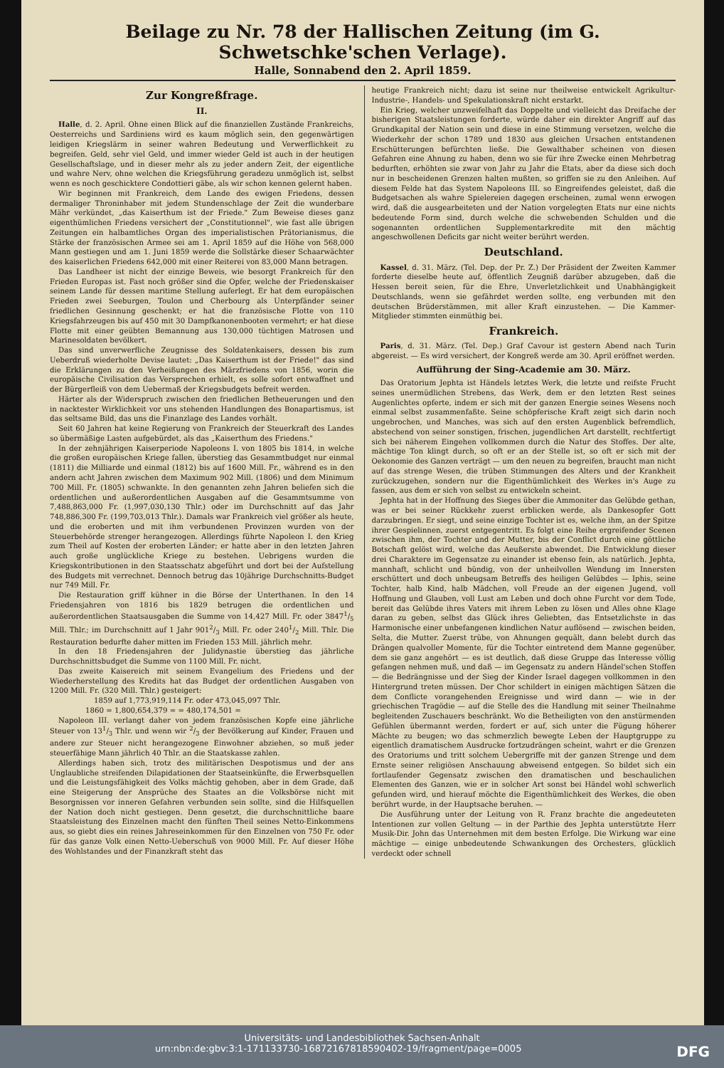Beilage zu Nr. 78 der Hallischen Zeitung (im G. Schwetschke'schen Verlage).
Halle, Sonnabend den 2. April 1859.
Zur Kongreßfrage.
II.
Halle, d. 2. April. Ohne einen Blick auf die finanziellen Zustände Frankreichs, Oesterreichs und Sardiniens wird es kaum möglich sein, den gegenwärtigen leidigen Kriegslärm in seiner wahren Bedeutung und Verwerflichkeit zu begreifen. Geld, sehr viel Geld, und immer wieder Geld ist auch in der heutigen Gesellschaftslage, und in dieser mehr als zu jeder andern Zeit, der eigentliche und wahre Nerv, ohne welchen die Kriegsführung geradezu unmöglich ist, selbst wenn es noch geschicktere Condottieri gäbe, als wir schon kennen gelernt haben.
Wir beginnen mit Frankreich, dem Lande des ewigen Friedens, dessen dermaliger Throninhaber mit jedem Stundenschlage der Zeit die wunderbare Mähr verkündet, „das Kaiserthum ist der Friede." Zum Beweise dieses ganz eigenthümlichen Friedens versichert der „Constitutionnel", wie fast alle übrigen Zeitungen ein halbamtliches Organ des imperialistischen Prätorianismus, die Stärke der französischen Armee sei am 1. April 1859 auf die Höhe von 568,000 Mann gestiegen und am 1. Juni 1859 werde die Sollstärke dieser Schaarwächter des kaiserlichen Friedens 642,000 mit einer Reiterei von 83,000 Mann betragen.
Das Landheer ist nicht der einzige Beweis, wie besorgt Frankreich für den Frieden Europas ist. Fast noch größer sind die Opfer, welche der Friedenskaiser seinem Lande für dessen maritime Stellung auferlegt. Er hat dem europäischen Frieden zwei Seeburgen, Toulon und Cherbourg als Unterpfänder seiner friedlichen Gesinnung geschenkt; er hat die französische Flotte von 110 Kriegsfahrzeugen bis auf 450 mit 30 Dampfkanonenbooten vermehrt; er hat diese Flotte mit einer geübten Bemannung aus 130,000 tüchtigen Matrosen und Marinesoldaten bevölkert.
Das sind unverwerfliche Zeugnisse des Soldatenkaisers, dessen bis zum Ueberdruß wiederholte Devise lautet: „Das Kaiserthum ist der Friede!" das sind die Erklärungen zu den Verheißungen des Märzfriedens von 1856, worin die europäische Civilisation das Versprechen erhielt, es solle sofort entwaffnet und der Bürgerfleiß von dem Uebermaß der Kriegsbudgets befreit werden.
Härter als der Widerspruch zwischen den friedlichen Betheuerungen und den in nacktester Wirklichkeit vor uns stehenden Handlungen des Bonapartismus, ist das seltsame Bild, das uns die Finanzlage des Landes vorhält.
Seit 60 Jahren hat keine Regierung von Frankreich der Steuerkraft des Landes so übermäßige Lasten aufgebürdet, als das „Kaiserthum des Friedens."
In der zehnjährigen Kaiserperiode Napoleons I. von 1805 bis 1814, in welche die großen europäischen Kriege fallen, überstieg das Gesammtbudget nur einmal (1811) die Milliarde und einmal (1812) bis auf 1600 Mill. Fr., während es in den andern acht Jahren zwischen dem Maximum 902 Mill. (1806) und dem Minimum 700 Mill. Fr. (1805) schwankte. In den genannten zehn Jahren beliefen sich die ordentlichen und außerordentlichen Ausgaben auf die Gesammtsumme von 7,488,863,000 Fr. (1,997,030,130 Thlr.) oder im Durchschnitt auf das Jahr 748,886,300 Fr. (199,703,013 Thlr.). Damals war Frankreich viel größer als heute, und die eroberten und mit ihm verbundenen Provinzen wurden von der Steuerbehörde strenger herangezogen. Allerdings führte Napoleon I. den Krieg zum Theil auf Kosten der eroberten Länder; er hatte aber in den letzten Jahren auch große unglückliche Kriege zu bestehen. Uebrigens wurden die Kriegskontributionen in den Staatsschatz abgeführt und dort bei der Aufstellung des Budgets mit verrechnet. Dennoch betrug das 10jährige Durchschnitts-Budget nur 749 Mill. Fr.
Die Restauration griff kühner in die Börse der Unterthanen. In den 14 Friedensjahren von 1816 bis 1829 betrugen die ordentlichen und außerordentlichen Staatsausgaben die Summe von 14,427 Mill. Fr. oder 38471/5 Mill. Thlr.; im Durchschnitt auf 1 Jahr 9012/3 Mill. Fr. oder 2401/2 Mill. Thlr. Die Restauration bedurfte daher mitten im Frieden 153 Mill. jährlich mehr.
In den 18 Friedensjahren der Julidynastie überstieg das jährliche Durchschnittsbudget die Summe von 1100 Mill. Fr. nicht.
Das zweite Kaisereich mit seinem Evangelium des Friedens und der Wiederherstellung des Kredits hat das Budget der ordentlichen Ausgaben von 1200 Mill. Fr. (320 Mill. Thlr.) gesteigert:
1859 auf 1,773,919,114 Fr. oder 473,045,097 Thlr.
1860 = 1,800,654,379 = = 480,174,501 =
Napoleon III. verlangt daher von jedem französischen Kopfe eine jährliche Steuer von 131/3 Thlr. und wenn wir 2/3 der Bevölkerung auf Kinder, Frauen und andere zur Steuer nicht herangezogene Einwohner abziehen, so muß jeder steuerfähige Mann jährlich 40 Thlr. an die Staatskasse zahlen.
Allerdings haben sich, trotz des militärischen Despotismus und der ans Unglaubliche streifenden Dilapidationen der Staatseinkünfte, die Erwerbsquellen und die Leistungsfähigkeit des Volks mächtig gehoben, aber in dem Grade, daß eine Steigerung der Ansprüche des Staates an die Volksbörse nicht mit Besorgnissen vor inneren Gefahren verbunden sein sollte, sind die Hilfsquellen der Nation doch nicht gestiegen. Denn gesetzt, die durchschnittliche baare Staatsleistung des Einzelnen macht den fünften Theil seines Netto-Einkommens aus, so giebt dies ein reines Jahreseinkommen für den Einzelnen von 750 Fr. oder für das ganze Volk einen Netto-Ueberschuß von 9000 Mill. Fr. Auf dieser Höhe des Wohlstandes und der Finanzkraft steht das
heutige Frankreich nicht; dazu ist seine nur theilweise entwickelt Agrikultur-Industrie-, Handels- und Spekulationskraft nicht erstarkt.
Ein Krieg, welcher unzweifelhaft das Doppelte und vielleicht das Dreifache der bisherigen Staatsleistungen forderte, würde daher ein direkter Angriff auf das Grundkapital der Nation sein und diese in eine Stimmung versetzen, welche die Wiederkehr der schon 1789 und 1830 aus gleichen Ursachen entstandenen Erschütterungen befürchten ließe. Die Gewalthaber scheinen von diesen Gefahren eine Ahnung zu haben, denn wo sie für ihre Zwecke einen Mehrbetrag bedurften, erhöhten sie zwar von Jahr zu Jahr die Etats, aber da diese sich doch nur in bescheidenen Grenzen halten mußten, so griffen sie zu den Anleihen. Auf diesem Felde hat das System Napoleons III. so Eingreifendes geleistet, daß die Budgetsachen als wahre Spielereien dagegen erscheinen, zumal wenn erwogen wird, daß die ausgearbeiteten und der Nation vorgelegten Etats nur eine nichts bedeutende Form sind, durch welche die schwebenden Schulden und die sogenannten ordentlichen Supplementarkredite mit den mächtig angeschwollenen Deficits gar nicht weiter berührt werden.
Deutschland.
Kassel, d. 31. März. (Tel. Dep. der Pr. Z.) Der Präsident der Zweiten Kammer forderte dieselbe heute auf, öffentlich Zeugniß darüber abzugeben, daß die Hessen bereit seien, für die Ehre, Unverletzlichkeit und Unabhängigkeit Deutschlands, wenn sie gefährdet werden sollte, eng verbunden mit den deutschen Brüderstämmen, mit aller Kraft einzustehen. — Die Kammer-Mitglieder stimmten einmüthig bei.
Frankreich.
Paris, d. 31. März. (Tel. Dep.) Graf Cavour ist gestern Abend nach Turin abgereist. — Es wird versichert, der Kongreß werde am 30. April eröffnet werden.
Aufführung der Sing-Academie am 30. März.
Das Oratorium Jephta ist Händels letztes Werk, die letzte und reifste Frucht seines unermüdlichen Strebens, das Werk, dem er den letzten Rest seines Augenlichtes opferte, indem er sich mit der ganzen Energie seines Wesens noch einmal selbst zusammenfaßte. Seine schöpferische Kraft zeigt sich darin noch ungebrochen, und Manches, was sich auf den ersten Augenblick befremdlich, abstechend von seiner sonstigen, frischen, jugendlichen Art darstellt, rechtfertigt sich bei näherem Eingehen vollkommen durch die Natur des Stoffes. Der alte, mächtige Ton klingt durch, so oft er an der Stelle ist, so oft er sich mit der Oekonomie des Ganzen verträgt — um den neuen zu begreifen, braucht man nicht auf das strenge Wesen, die trüben Stimmungen des Alters und der Krankheit zurückzugehen, sondern nur die Eigenthümlichkeit des Werkes in's Auge zu fassen, aus dem er sich von selbst zu entwickeln scheint.
Jephta hat in der Hoffnung des Sieges über die Ammoniter das Gelübde gethan, was er bei seiner Rückkehr zuerst erblicken werde, als Dankesopfer Gott darzubringen. Er siegt, und seine einzige Tochter ist es, welche ihm, an der Spitze ihrer Gespielinnen, zuerst entgegentritt. Es folgt eine Reihe ergreifender Scenen zwischen ihm, der Tochter und der Mutter, bis der Conflict durch eine göttliche Botschaft gelöst wird, welche das Aeußerste abwendet. Die Entwicklung dieser drei Charaktere im Gegensatze zu einander ist ebenso fein, als natürlich. Jephta, mannhaft, schlicht und bündig, von der unheilvollen Wendung im Innersten erschüttert und doch unbeugsam Betreffs des heiligen Gelübdes — Iphis, seine Tochter, halb Kind, halb Mädchen, voll Freude an der eigenen Jugend, voll Hoffnung und Glauben, voll Lust am Leben und doch ohne Furcht vor dem Tode, bereit das Gelübde ihres Vaters mit ihrem Leben zu lösen und Alles ohne Klage daran zu geben, selbst das Glück ihres Geliebten, das Entsetzlichste in das Harmonische einer unbefangenen kindlichen Natur auflösend — zwischen beiden, Selta, die Mutter. Zuerst trübe, von Ahnungen gequält, dann belebt durch das Drängen qualvoller Momente, für die Tochter eintretend dem Manne gegenüber, dem sie ganz angehört — es ist deutlich, daß diese Gruppe das Interesse völlig gefangen nehmen muß, und daß — im Gegensatz zu andern Händel'schen Stoffen — die Bedrängnisse und der Sieg der Kinder Israel dagegen vollkommen in den Hintergrund treten müssen. Der Chor schildert in einigen mächtigen Sätzen die dem Conflicte vorangehenden Ereignisse und wird dann — wie in der griechischen Tragödie — auf die Stelle des die Handlung mit seiner Theilnahme begleitenden Zuschauers beschränkt. Wo die Betheiligten von den anstürmenden Gefühlen übermannt werden, fordert er auf, sich unter die Fügung höherer Mächte zu beugen; wo das schmerzlich bewegte Leben der Hauptgruppe zu eigentlich dramatischem Ausdrucke fortzudrängen scheint, wahrt er die Grenzen des Oratoriums und tritt solchem Uebergriffe mit der ganzen Strenge und dem Ernste seiner religiösen Anschauung abweisend entgegen. So bildet sich ein fortlaufender Gegensatz zwischen den dramatischen und beschaulichen Elementen des Ganzen, wie er in solcher Art sonst bei Händel wohl schwerlich gefunden wird, und hierauf möchte die Eigenthümlichkeit des Werkes, die oben berührt wurde, in der Hauptsache beruhen. —
Die Ausführung unter der Leitung von R. Franz brachte die angedeuteten Intentionen zur vollen Geltung — in der Parthie des Jephta unterstützte Herr Musik-Dir. John das Unternehmen mit dem besten Erfolge. Die Wirkung war eine mächtige — einige unbedeutende Schwankungen des Orchesters, glücklich verdeckt oder schnell
Universitäts- und Landesbibliothek Sachsen-Anhalt
urn:nbn:de:gbv:3:1-171133730-16872167818590402-19/fragment/page=0005 DFG